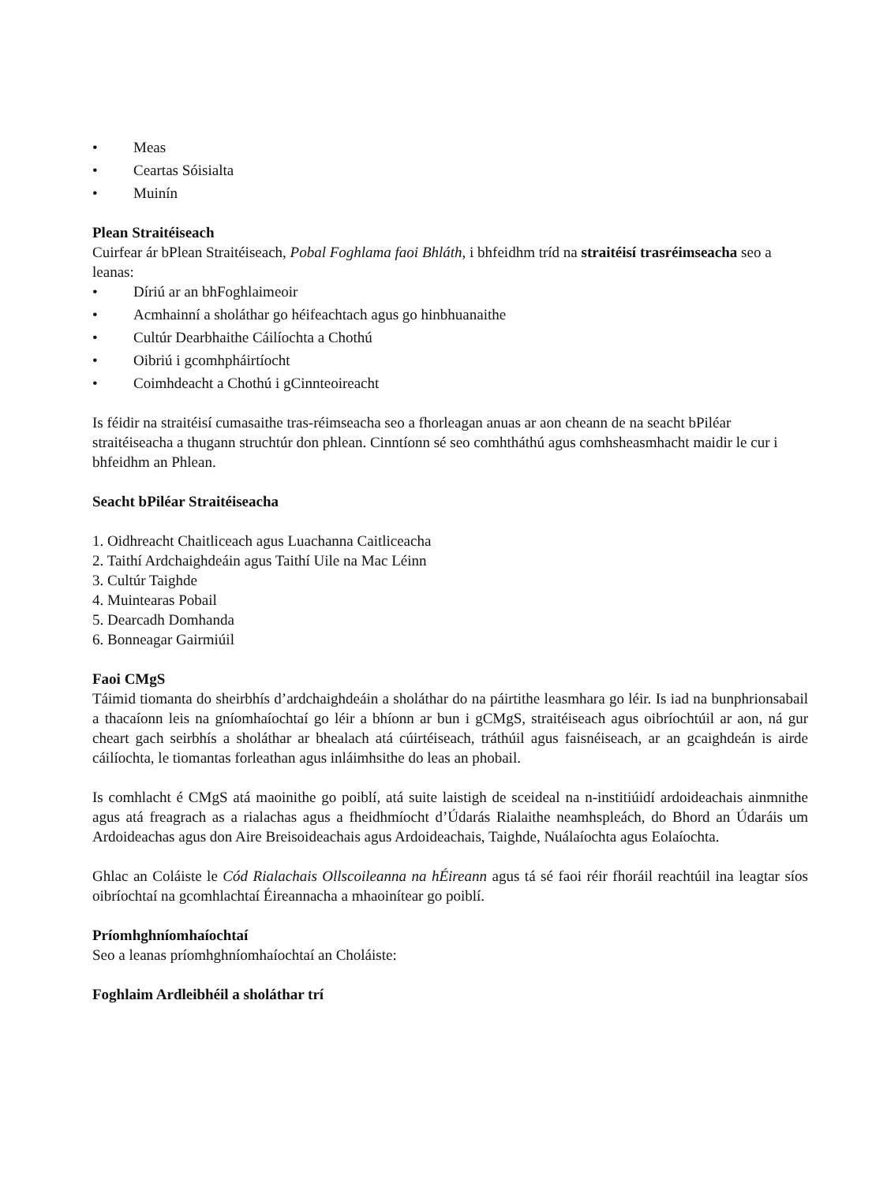• Meas
• Ceartas Sóisialta
• Muinín
Plean Straitéiseach
Cuirfear ár bPlean Straitéiseach, Pobal Foghlama faoi Bhláth, i bhfeidhm tríd na straitéisí trasréimseacha seo a leanas:
• Díriú ar an bhFoghlaimeoir
• Acmhainní a sholáthar go héifeachtach agus go hinbhuanaithe
• Cultúr Dearbhaithe Cáilíochta a Chothú
• Oibriú i gcomhpháirtíocht
• Coimhdeacht a Chothú i gCinnteoireacht
Is féidir na straitéisí cumasaithe tras-réimseacha seo a fhorleagan anuas ar aon cheann de na seacht bPiléar straitéiseacha a thugann struchtúr don phlean. Cinntíonn sé seo comhtháthú agus comhsheasmhacht maidir le cur i bhfeidhm an Phlean.
Seacht bPiléar Straitéiseacha
1. Oidhreacht Chaitliceach agus Luachanna Caitliceacha
2. Taithí Ardchaighdeáin agus Taithí Uile na Mac Léinn
3. Cultúr Taighde
4. Muintearas Pobail
5. Dearcadh Domhanda
6. Bonneagar Gairmiúil
Faoi CMgS
Táimid tiomanta do sheirbhís d’ardchaighdeáin a sholáthar do na páirtithe leasmhara go léir. Is iad na bunphrionsabail a thacaíonn leis na gníomhaíochtaí go léir a bhíonn ar bun i gCMgS, straitéiseach agus oibríochtúil ar aon, ná gur cheart gach seirbhís a sholáthar ar bhealach atá cúirtéiseach, tráthúil agus faisnéiseach, ar an gcaighdeán is airde cáilíochta, le tiomantas forleathan agus inláimhsithe do leas an phobail.
Is comhlacht é CMgS atá maoinithe go poiblí, atá suite laistigh de sceideal na n-institiúidí ardoideachais ainmnithe agus atá freagrach as a rialachas agus a fheidhmíocht d’Údarás Rialaithe neamhspleách, do Bhord an Údaráis um Ardoideachas agus don Aire Breisoideachais agus Ardoideachais, Taighde, Nuálaíochta agus Eolaíochta.
Ghlac an Coláiste le Cód Rialachais Ollscoileanna na hÉireann agus tá sé faoi réir fhoráil reachtúil ina leagtar síos oibríochtaí na gcomhlachtaí Éireannacha a mhaoinítear go poiblí.
Príomhghníomhaíochtaí
Seo a leanas príomhghníomhaíochtaí an Choláiste:
Foghlaim Ardleibhéil a sholáthar trí